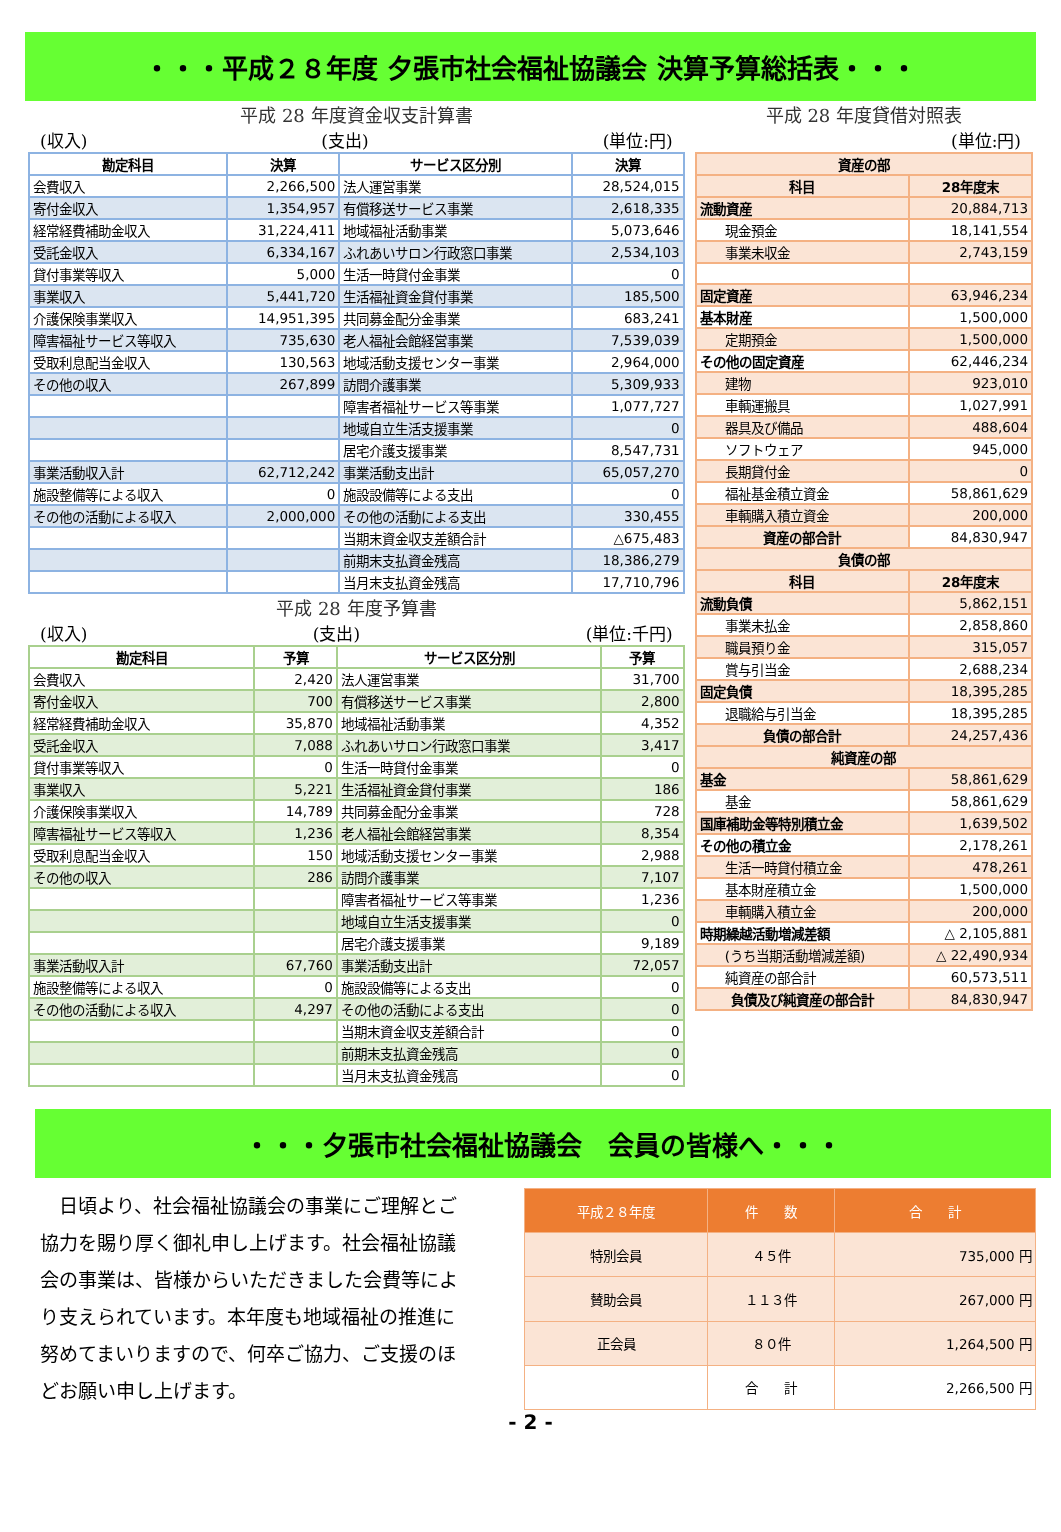・・・平成２８年度 夕張市社会福祉協議会 決算予算総括表・・・
平成 28 年度資金収支計算書
(収入) (支出) (単位:円)
| 勘定科目 | 決算 | サービス区分別 | 決算 |
| --- | --- | --- | --- |
| 会費収入 | 2,266,500 | 法人運営事業 | 28,524,015 |
| 寄付金収入 | 1,354,957 | 有償移送サービス事業 | 2,618,335 |
| 経常経費補助金収入 | 31,224,411 | 地域福祉活動事業 | 5,073,646 |
| 受託金収入 | 6,334,167 | ふれあいサロン行政窓口事業 | 2,534,103 |
| 貸付事業等収入 | 5,000 | 生活一時貸付金事業 | 0 |
| 事業収入 | 5,441,720 | 生活福祉資金貸付事業 | 185,500 |
| 介護保険事業収入 | 14,951,395 | 共同募金配分金事業 | 683,241 |
| 障害福祉サービス等収入 | 735,630 | 老人福祉会館経営事業 | 7,539,039 |
| 受取利息配当金収入 | 130,563 | 地域活動支援センター事業 | 2,964,000 |
| その他の収入 | 267,899 | 訪問介護事業 | 5,309,933 |
| | | 障害者福祉サービス等事業 | 1,077,727 |
| | | 地域自立生活支援事業 | 0 |
| | | 居宅介護支援事業 | 8,547,731 |
| 事業活動収入計 | 62,712,242 | 事業活動支出計 | 65,057,270 |
| 施設整備等による収入 | 0 | 施設設備等による支出 | 0 |
| その他の活動による収入 | 2,000,000 | その他の活動による支出 | 330,455 |
| | | 当期末資金収支差額合計 | △675,483 |
| | | 前期末支払資金残高 | 18,386,279 |
| | | 当月末支払資金残高 | 17,710,796 |
平成 28 年度予算書
(収入) (支出) (単位:千円)
| 勘定科目 | 予算 | サービス区分別 | 予算 |
| --- | --- | --- | --- |
| 会費収入 | 2,420 | 法人運営事業 | 31,700 |
| 寄付金収入 | 700 | 有償移送サービス事業 | 2,800 |
| 経常経費補助金収入 | 35,870 | 地域福祉活動事業 | 4,352 |
| 受託金収入 | 7,088 | ふれあいサロン行政窓口事業 | 3,417 |
| 貸付事業等収入 | 0 | 生活一時貸付金事業 | 0 |
| 事業収入 | 5,221 | 生活福祉資金貸付事業 | 186 |
| 介護保険事業収入 | 14,789 | 共同募金配分金事業 | 728 |
| 障害福祉サービス等収入 | 1,236 | 老人福祉会館経営事業 | 8,354 |
| 受取利息配当金収入 | 150 | 地域活動支援センター事業 | 2,988 |
| その他の収入 | 286 | 訪問介護事業 | 7,107 |
| | | 障害者福祉サービス等事業 | 1,236 |
| | | 地域自立生活支援事業 | 0 |
| | | 居宅介護支援事業 | 9,189 |
| 事業活動収入計 | 67,760 | 事業活動支出計 | 72,057 |
| 施設整備等による収入 | 0 | 施設設備等による支出 | 0 |
| その他の活動による収入 | 4,297 | その他の活動による支出 | 0 |
| | | 当期末資金収支差額合計 | 0 |
| | | 前期末支払資金残高 | 0 |
| | | 当月末支払資金残高 | 0 |
平成 28 年度貸借対照表
(単位:円)
| 資産の部 | |
| --- | --- |
| 科目 | 28年度末 |
| 流動資産 | 20,884,713 |
| 現金預金 | 18,141,554 |
| 事業未収金 | 2,743,159 |
| 固定資産 | 63,946,234 |
| 基本財産 | 1,500,000 |
| 定期預金 | 1,500,000 |
| その他の固定資産 | 62,446,234 |
| 建物 | 923,010 |
| 車輌運搬具 | 1,027,991 |
| 器具及び備品 | 488,604 |
| ソフトウェア | 945,000 |
| 長期貸付金 | 0 |
| 福祉基金積立資金 | 58,861,629 |
| 車輌購入積立資金 | 200,000 |
| 資産の部合計 | 84,830,947 |
| 負債の部 | |
| 科目 | 28年度末 |
| 流動負債 | 5,862,151 |
| 事業未払金 | 2,858,860 |
| 職員預り金 | 315,057 |
| 賞与引当金 | 2,688,234 |
| 固定負債 | 18,395,285 |
| 退職給与引当金 | 18,395,285 |
| 負債の部合計 | 24,257,436 |
| 純資産の部 | |
| 基金 | 58,861,629 |
| 基金 | 58,861,629 |
| 国庫補助金等特別積立金 | 1,639,502 |
| その他の積立金 | 2,178,261 |
| 生活一時貸付積立金 | 478,261 |
| 基本財産積立金 | 1,500,000 |
| 車輌購入積立金 | 200,000 |
| 時期繰越活動増減差額 | △ 2,105,881 |
| (うち当期活動増減差額) | △ 22,490,934 |
| 純資産の部合計 | 60,573,511 |
| 負債及び純資産の部合計 | 84,830,947 |
・・・夕張市社会福祉協議会　会員の皆様へ・・・
　日頃より、社会福祉協議会の事業にご理解とご協力を賜り厚く御礼申し上げます。社会福祉協議会の事業は、皆様からいただきました会費等により支えられています。本年度も地域福祉の推進に努めてまいりますので、何卒ご協力、ご支援のほどお願い申し上げます。
| 平成２８年度 | 件 数 | 合 計 |
| --- | --- | --- |
| 特別会員 | ４５件 | 735,000 円 |
| 賛助会員 | １１３件 | 267,000 円 |
| 正会員 | ８０件 | 1,264,500 円 |
| | 合 計 | 2,266,500 円 |
- 2 -